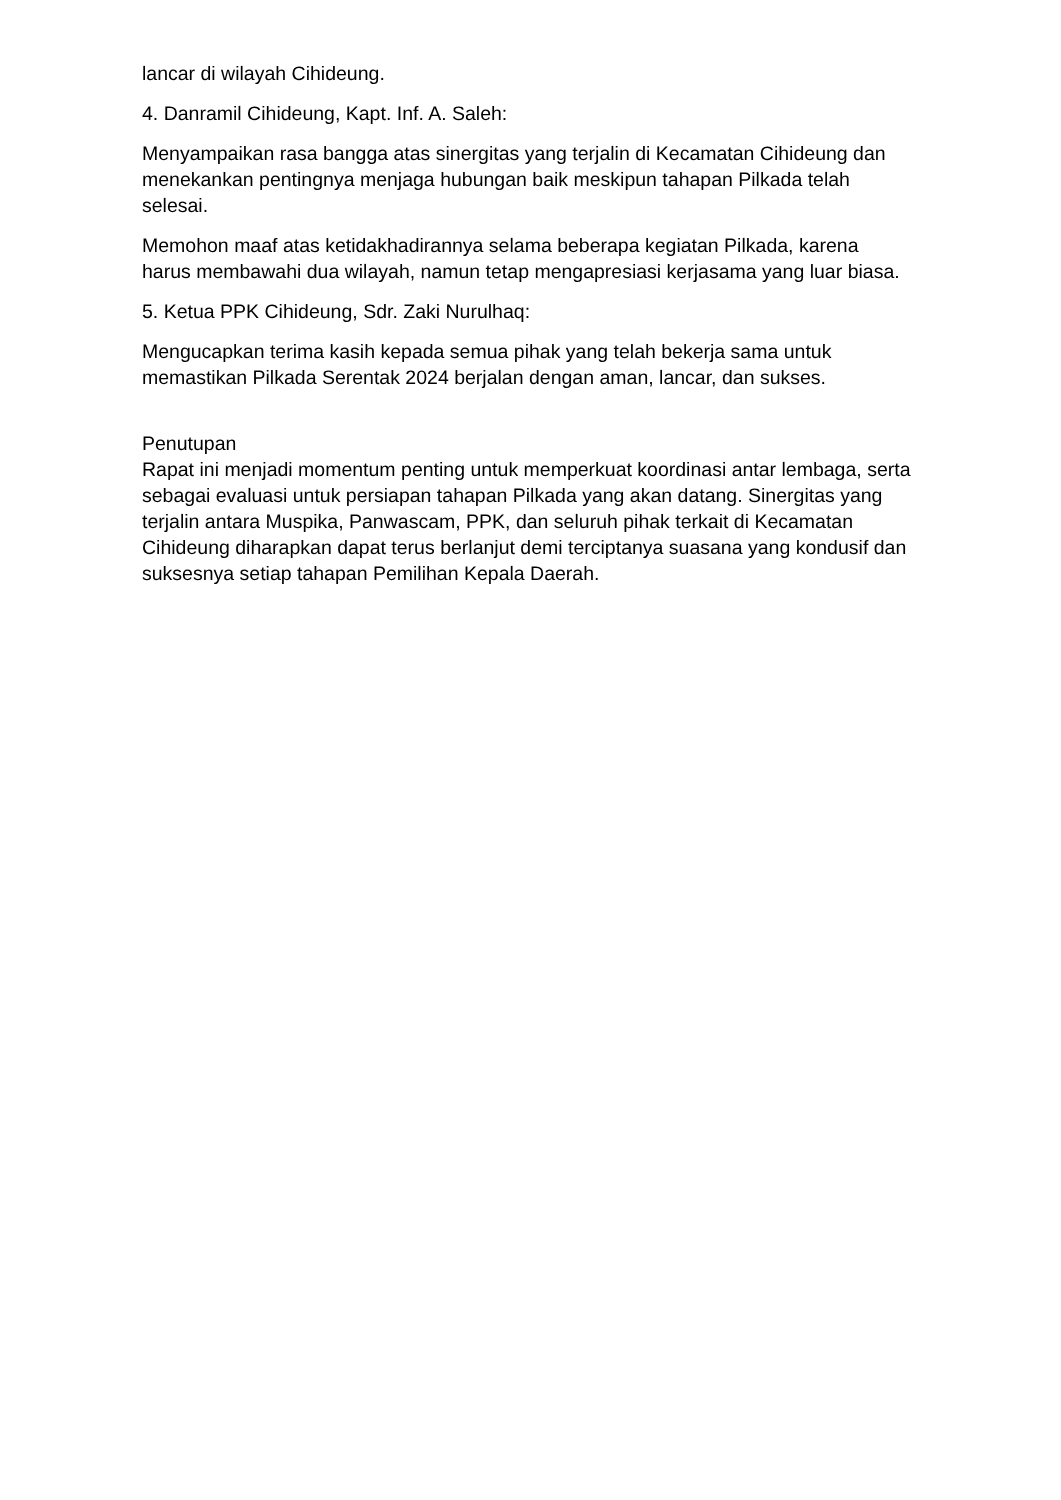lancar di wilayah Cihideung.
4. Danramil Cihideung, Kapt. Inf. A. Saleh:
Menyampaikan rasa bangga atas sinergitas yang terjalin di Kecamatan Cihideung dan menekankan pentingnya menjaga hubungan baik meskipun tahapan Pilkada telah selesai.
Memohon maaf atas ketidakhadirannya selama beberapa kegiatan Pilkada, karena harus membawahi dua wilayah, namun tetap mengapresiasi kerjasama yang luar biasa.
5. Ketua PPK Cihideung, Sdr. Zaki Nurulhaq:
Mengucapkan terima kasih kepada semua pihak yang telah bekerja sama untuk memastikan Pilkada Serentak 2024 berjalan dengan aman, lancar, dan sukses.
Penutupan
Rapat ini menjadi momentum penting untuk memperkuat koordinasi antar lembaga, serta sebagai evaluasi untuk persiapan tahapan Pilkada yang akan datang. Sinergitas yang terjalin antara Muspika, Panwascam, PPK, dan seluruh pihak terkait di Kecamatan Cihideung diharapkan dapat terus berlanjut demi terciptanya suasana yang kondusif dan suksesnya setiap tahapan Pemilihan Kepala Daerah.